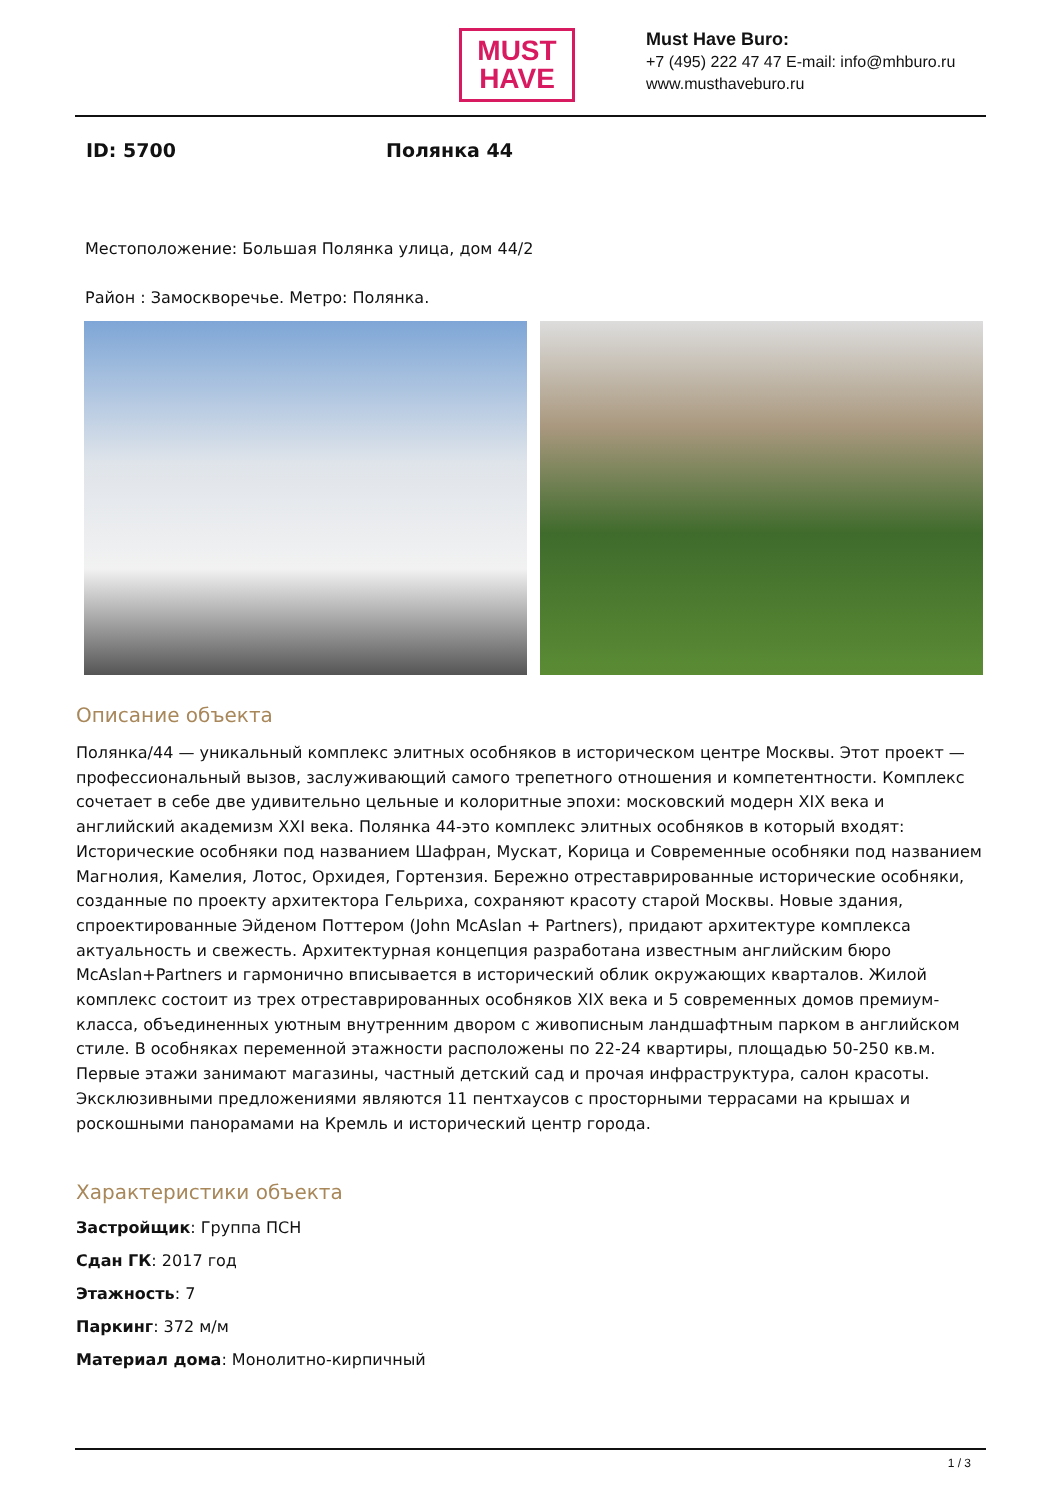MUST
HAVE
Must Have Buro:
+7 (495) 222 47 47 E-mail: info@mhburo.ru
www.musthaveburo.ru
ID: 5700 Полянка 44
Местоположение: Большая Полянка улица, дом 44/2
Район : Замоскворечье. Метро: Полянка.
Описание объекта
Полянка/44 — уникальный комплекс элитных особняков в историческом центре Москвы. Этот проект — профессиональный вызов, заслуживающий самого трепетного отношения и компетентности. Комплекс сочетает в себе две удивительно цельные и колоритные эпохи: московский модерн XIX века и английский академизм XXI века. Полянка 44-это комплекс элитных особняков в который входят: Исторические особняки под названием Шафран, Мускат, Корица и Современные особняки под названием Магнолия, Камелия, Лотос, Орхидея, Гортензия. Бережно отреставрированные исторические особняки, созданные по проекту архитектора Гельриха, сохраняют красоту старой Москвы. Новые здания, спроектированные Эйденом Поттером (John McAslan + Partners), придают архитектуре комплекса актуальность и свежесть. Архитектурная концепция разработана известным английским бюро McAslan+Partners и гармонично вписывается в исторический облик окружающих кварталов. Жилой комплекс состоит из трех отреставрированных особняков XIX века и 5 современных домов премиум-класса, объединенных уютным внутренним двором с живописным ландшафтным парком в английском стиле. В особняках переменной этажности расположены по 22-24 квартиры, площадью 50-250 кв.м. Первые этажи занимают магазины, частный детский сад и прочая инфраструктура, салон красоты. Эксклюзивными предложениями являются 11 пентхаусов с просторными террасами на крышах и роскошными панорамами на Кремль и исторический центр города.
Характеристики объекта
Застройщик: Группа ПСН
Сдан ГК: 2017 год
Этажность: 7
Паркинг: 372 м/м
Материал дома: Монолитно-кирпичный
1 / 3